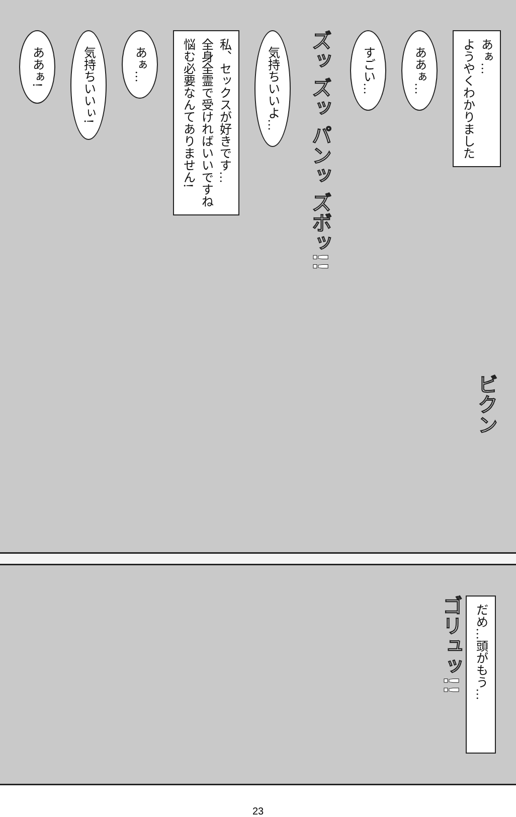あぁ…
ようやくわかりました
ああぁ…
すごい…
ズッ ズッ パンッ ズボッ!!
気持ちいいよ…
私、セックスが好きです…
全身全霊で受ければいいですね
悩む必要なんてありません!
あぁ…
気持ちいいぃ!
ああぁ!
ビクン
だめ…頭がもう…
ゴリュッ!!
23